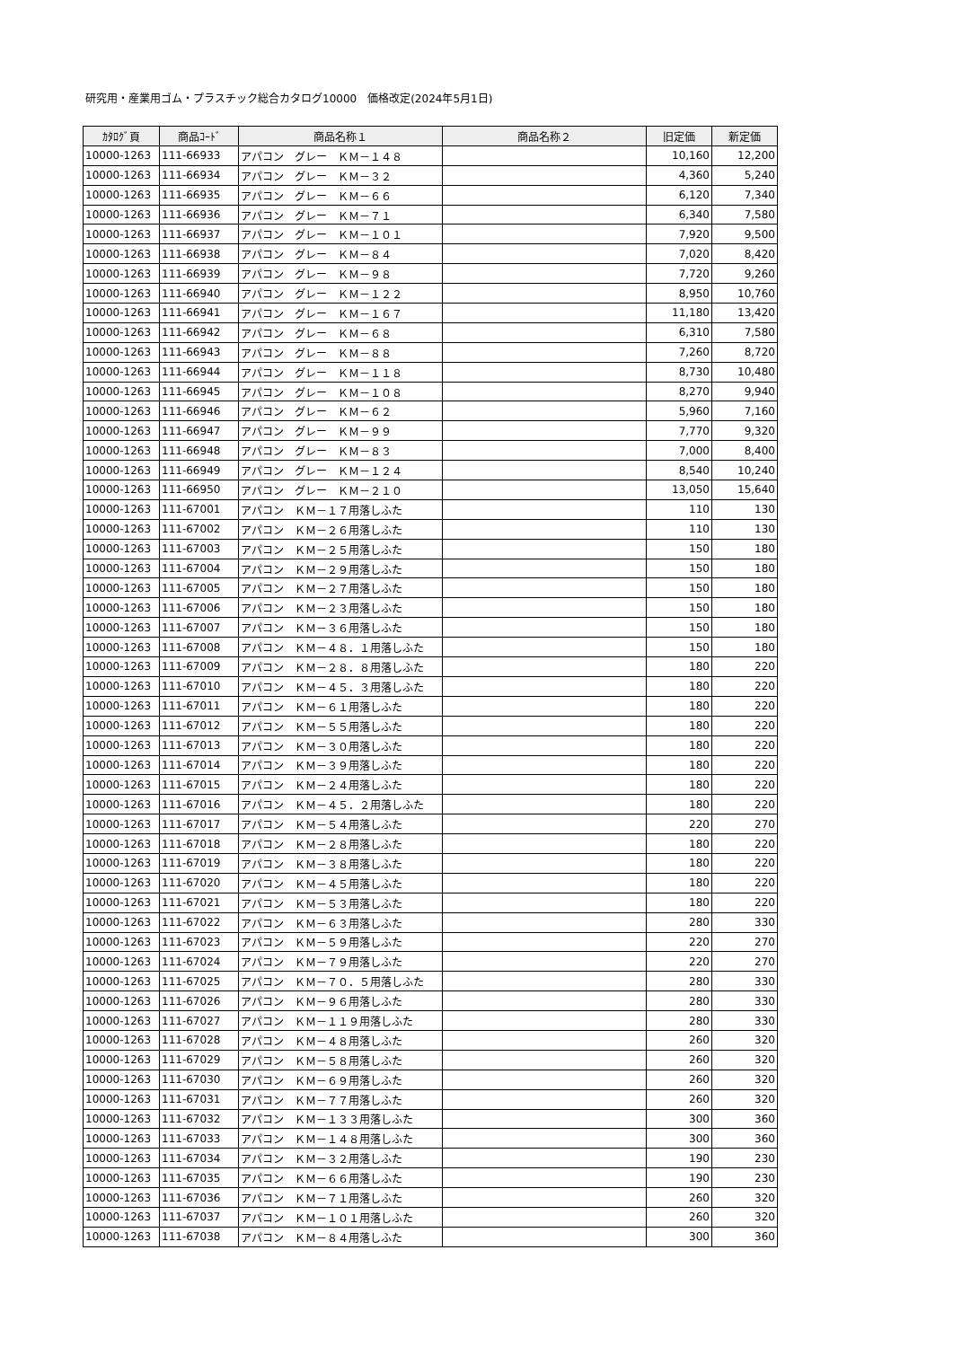研究用・産業用ゴム・プラスチック総合カタログ10000　価格改定(2024年5月1日)
| ｶﾀﾛｸﾞ頁 | 商品ｺｰﾄﾞ | 商品名称１ | 商品名称２ | 旧定価 | 新定価 |
| --- | --- | --- | --- | --- | --- |
| 10000-1263 | 111-66933 | アパコン グレー ＫＭ－１４８ | | 10,160 | 12,200 |
| 10000-1263 | 111-66934 | アパコン グレー ＫＭ－３２ | | 4,360 | 5,240 |
| 10000-1263 | 111-66935 | アパコン グレー ＫＭ－６６ | | 6,120 | 7,340 |
| 10000-1263 | 111-66936 | アパコン グレー ＫＭ－７１ | | 6,340 | 7,580 |
| 10000-1263 | 111-66937 | アパコン グレー ＫＭ－１０１ | | 7,920 | 9,500 |
| 10000-1263 | 111-66938 | アパコン グレー ＫＭ－８４ | | 7,020 | 8,420 |
| 10000-1263 | 111-66939 | アパコン グレー ＫＭ－９８ | | 7,720 | 9,260 |
| 10000-1263 | 111-66940 | アパコン グレー ＫＭ－１２２ | | 8,950 | 10,760 |
| 10000-1263 | 111-66941 | アパコン グレー ＫＭ－１６７ | | 11,180 | 13,420 |
| 10000-1263 | 111-66942 | アパコン グレー ＫＭ－６８ | | 6,310 | 7,580 |
| 10000-1263 | 111-66943 | アパコン グレー ＫＭ－８８ | | 7,260 | 8,720 |
| 10000-1263 | 111-66944 | アパコン グレー ＫＭ－１１８ | | 8,730 | 10,480 |
| 10000-1263 | 111-66945 | アパコン グレー ＫＭ－１０８ | | 8,270 | 9,940 |
| 10000-1263 | 111-66946 | アパコン グレー ＫＭ－６２ | | 5,960 | 7,160 |
| 10000-1263 | 111-66947 | アパコン グレー ＫＭ－９９ | | 7,770 | 9,320 |
| 10000-1263 | 111-66948 | アパコン グレー ＫＭ－８３ | | 7,000 | 8,400 |
| 10000-1263 | 111-66949 | アパコン グレー ＫＭ－１２４ | | 8,540 | 10,240 |
| 10000-1263 | 111-66950 | アパコン グレー ＫＭ－２１０ | | 13,050 | 15,640 |
| 10000-1263 | 111-67001 | アパコン ＫＭ－１７用落しふた | | 110 | 130 |
| 10000-1263 | 111-67002 | アパコン ＫＭ－２６用落しふた | | 110 | 130 |
| 10000-1263 | 111-67003 | アパコン ＫＭ－２５用落しふた | | 150 | 180 |
| 10000-1263 | 111-67004 | アパコン ＫＭ－２９用落しふた | | 150 | 180 |
| 10000-1263 | 111-67005 | アパコン ＫＭ－２７用落しふた | | 150 | 180 |
| 10000-1263 | 111-67006 | アパコン ＫＭ－２３用落しふた | | 150 | 180 |
| 10000-1263 | 111-67007 | アパコン ＫＭ－３６用落しふた | | 150 | 180 |
| 10000-1263 | 111-67008 | アパコン ＫＭ－４８．１用落しふた | | 150 | 180 |
| 10000-1263 | 111-67009 | アパコン ＫＭ－２８．８用落しふた | | 180 | 220 |
| 10000-1263 | 111-67010 | アパコン ＫＭ－４５．３用落しふた | | 180 | 220 |
| 10000-1263 | 111-67011 | アパコン ＫＭ－６１用落しふた | | 180 | 220 |
| 10000-1263 | 111-67012 | アパコン ＫＭ－５５用落しふた | | 180 | 220 |
| 10000-1263 | 111-67013 | アパコン ＫＭ－３０用落しふた | | 180 | 220 |
| 10000-1263 | 111-67014 | アパコン ＫＭ－３９用落しふた | | 180 | 220 |
| 10000-1263 | 111-67015 | アパコン ＫＭ－２４用落しふた | | 180 | 220 |
| 10000-1263 | 111-67016 | アパコン ＫＭ－４５．２用落しふた | | 180 | 220 |
| 10000-1263 | 111-67017 | アパコン ＫＭ－５４用落しふた | | 220 | 270 |
| 10000-1263 | 111-67018 | アパコン ＫＭ－２８用落しふた | | 180 | 220 |
| 10000-1263 | 111-67019 | アパコン ＫＭ－３８用落しふた | | 180 | 220 |
| 10000-1263 | 111-67020 | アパコン ＫＭ－４５用落しふた | | 180 | 220 |
| 10000-1263 | 111-67021 | アパコン ＫＭ－５３用落しふた | | 180 | 220 |
| 10000-1263 | 111-67022 | アパコン ＫＭ－６３用落しふた | | 280 | 330 |
| 10000-1263 | 111-67023 | アパコン ＫＭ－５９用落しふた | | 220 | 270 |
| 10000-1263 | 111-67024 | アパコン ＫＭ－７９用落しふた | | 220 | 270 |
| 10000-1263 | 111-67025 | アパコン ＫＭ－７０．５用落しふた | | 280 | 330 |
| 10000-1263 | 111-67026 | アパコン ＫＭ－９６用落しふた | | 280 | 330 |
| 10000-1263 | 111-67027 | アパコン ＫＭ－１１９用落しふた | | 280 | 330 |
| 10000-1263 | 111-67028 | アパコン ＫＭ－４８用落しふた | | 260 | 320 |
| 10000-1263 | 111-67029 | アパコン ＫＭ－５８用落しふた | | 260 | 320 |
| 10000-1263 | 111-67030 | アパコン ＫＭ－６９用落しふた | | 260 | 320 |
| 10000-1263 | 111-67031 | アパコン ＫＭ－７７用落しふた | | 260 | 320 |
| 10000-1263 | 111-67032 | アパコン ＫＭ－１３３用落しふた | | 300 | 360 |
| 10000-1263 | 111-67033 | アパコン ＫＭ－１４８用落しふた | | 300 | 360 |
| 10000-1263 | 111-67034 | アパコン ＫＭ－３２用落しふた | | 190 | 230 |
| 10000-1263 | 111-67035 | アパコン ＫＭ－６６用落しふた | | 190 | 230 |
| 10000-1263 | 111-67036 | アパコン ＫＭ－７１用落しふた | | 260 | 320 |
| 10000-1263 | 111-67037 | アパコン ＫＭ－１０１用落しふた | | 260 | 320 |
| 10000-1263 | 111-67038 | アパコン ＫＭ－８４用落しふた | | 300 | 360 |